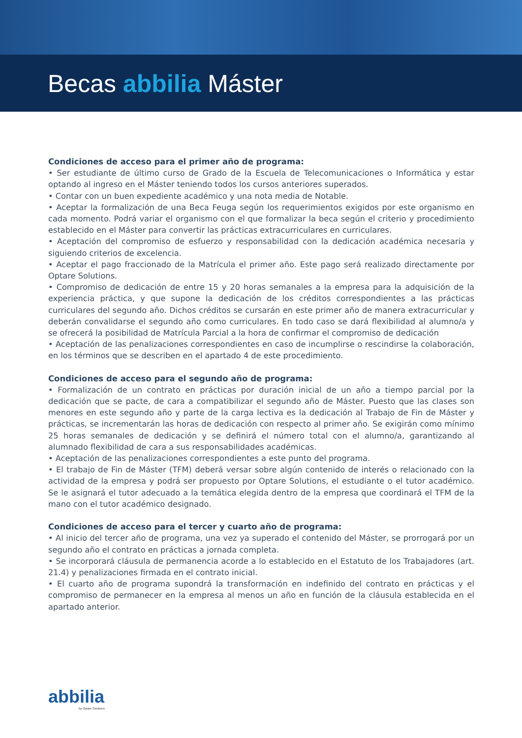Becas abbilia Máster
Condiciones de acceso para el primer año de programa:
• Ser estudiante de último curso de Grado de la Escuela de Telecomunicaciones o Informática y estar optando al ingreso en el Máster teniendo todos los cursos anteriores superados.
• Contar con un buen expediente académico y una nota media de Notable.
• Aceptar la formalización de una Beca Feuga según los requerimientos exigidos por este organismo en cada momento. Podrá variar el organismo con el que formalizar la beca según el criterio y procedimiento establecido en el Máster para convertir las prácticas extracurriculares en curriculares.
• Aceptación del compromiso de esfuerzo y responsabilidad con la dedicación académica necesaria y siguiendo criterios de excelencia.
• Aceptar el pago fraccionado de la Matrícula el primer año. Este pago será realizado directamente por Optare Solutions.
• Compromiso de dedicación de entre 15 y 20 horas semanales a la empresa para la adquisición de la experiencia práctica, y que supone la dedicación de los créditos correspondientes a las prácticas curriculares del segundo año. Dichos créditos se cursarán en este primer año de manera extracurricular y deberán convalidarse el segundo año como curriculares. En todo caso se dará flexibilidad al alumno/a y se ofrecerá la posibilidad de Matrícula Parcial a la hora de confirmar el compromiso de dedicación
• Aceptación de las penalizaciones correspondientes en caso de incumplirse o rescindirse la colaboración, en los términos que se describen en el apartado 4 de este procedimiento.
Condiciones de acceso para el segundo año de programa:
• Formalización de un contrato en prácticas por duración inicial de un año a tiempo parcial por la dedicación que se pacte, de cara a compatibilizar el segundo año de Máster. Puesto que las clases son menores en este segundo año y parte de la carga lectiva es la dedicación al Trabajo de Fin de Máster y prácticas, se incrementarán las horas de dedicación con respecto al primer año. Se exigirán como mínimo 25 horas semanales de dedicación y se definirá el número total con el alumno/a, garantizando al alumnado flexibilidad de cara a sus responsabilidades académicas.
• Aceptación de las penalizaciones correspondientes a este punto del programa.
• El trabajo de Fin de Máster (TFM) deberá versar sobre algún contenido de interés o relacionado con la actividad de la empresa y podrá ser propuesto por Optare Solutions, el estudiante o el tutor académico. Se le asignará el tutor adecuado a la temática elegida dentro de la empresa que coordinará el TFM de la mano con el tutor académico designado.
Condiciones de acceso para el tercer y cuarto año de programa:
• Al inicio del tercer año de programa, una vez ya superado el contenido del Máster, se prorrogará por un segundo año el contrato en prácticas a jornada completa.
• Se incorporará cláusula de permanencia acorde a lo establecido en el Estatuto de los Trabajadores (art. 21.4) y penalizaciones firmada en el contrato inicial.
• El cuarto año de programa supondrá la transformación en indefinido del contrato en prácticas y el compromiso de permanecer en la empresa al menos un año en función de la cláusula establecida en el apartado anterior.
abbilia
by Optare Solutions